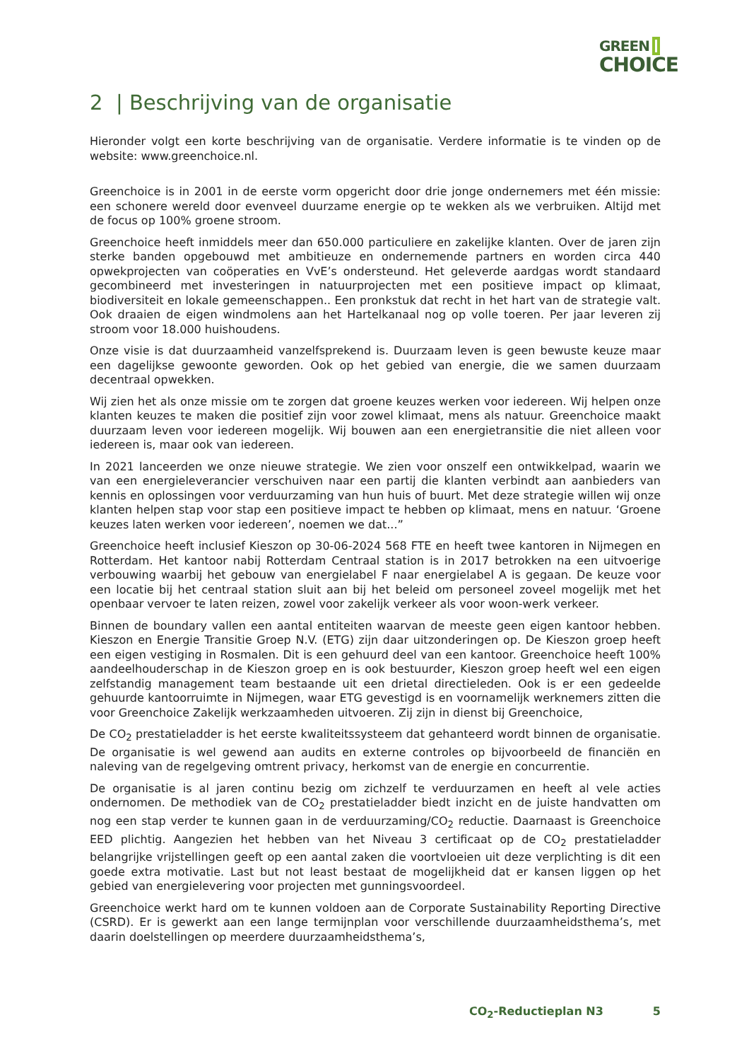GREEN
CHOICE
2 | Beschrijving van de organisatie
Hieronder volgt een korte beschrijving van de organisatie. Verdere informatie is te vinden op de website: www.greenchoice.nl.
Greenchoice is in 2001 in de eerste vorm opgericht door drie jonge ondernemers met één missie: een schonere wereld door evenveel duurzame energie op te wekken als we verbruiken. Altijd met de focus op 100% groene stroom.
Greenchoice heeft inmiddels meer dan 650.000 particuliere en zakelijke klanten. Over de jaren zijn sterke banden opgebouwd met ambitieuze en ondernemende partners en worden circa 440 opwekprojecten van coöperaties en VvE’s ondersteund. Het geleverde aardgas wordt standaard gecombineerd met investeringen in natuurprojecten met een positieve impact op klimaat, biodiversiteit en lokale gemeenschappen.. Een pronkstuk dat recht in het hart van de strategie valt. Ook draaien de eigen windmolens aan het Hartelkanaal nog op volle toeren. Per jaar leveren zij stroom voor 18.000 huishoudens.
Onze visie is dat duurzaamheid vanzelfsprekend is. Duurzaam leven is geen bewuste keuze maar een dagelijkse gewoonte geworden. Ook op het gebied van energie, die we samen duurzaam decentraal opwekken.
Wij zien het als onze missie om te zorgen dat groene keuzes werken voor iedereen. Wij helpen onze klanten keuzes te maken die positief zijn voor zowel klimaat, mens als natuur. Greenchoice maakt duurzaam leven voor iedereen mogelijk. Wij bouwen aan een energietransitie die niet alleen voor iedereen is, maar ook van iedereen.
In 2021 lanceerden we onze nieuwe strategie. We zien voor onszelf een ontwikkelpad, waarin we van een energieleverancier verschuiven naar een partij die klanten verbindt aan aanbieders van kennis en oplossingen voor verduurzaming van hun huis of buurt. Met deze strategie willen wij onze klanten helpen stap voor stap een positieve impact te hebben op klimaat, mens en natuur. ‘Groene keuzes laten werken voor iedereen’, noemen we dat...”
Greenchoice heeft inclusief Kieszon op 30-06-2024 568 FTE en heeft twee kantoren in Nijmegen en Rotterdam. Het kantoor nabij Rotterdam Centraal station is in 2017 betrokken na een uitvoerige verbouwing waarbij het gebouw van energielabel F naar energielabel A is gegaan. De keuze voor een locatie bij het centraal station sluit aan bij het beleid om personeel zoveel mogelijk met het openbaar vervoer te laten reizen, zowel voor zakelijk verkeer als voor woon-werk verkeer.
Binnen de boundary vallen een aantal entiteiten waarvan de meeste geen eigen kantoor hebben. Kieszon en Energie Transitie Groep N.V. (ETG) zijn daar uitzonderingen op. De Kieszon groep heeft een eigen vestiging in Rosmalen. Dit is een gehuurd deel van een kantoor. Greenchoice heeft 100% aandeelhouderschap in de Kieszon groep en is ook bestuurder, Kieszon groep heeft wel een eigen zelfstandig management team bestaande uit een drietal directieleden. Ook is er een gedeelde gehuurde kantoorruimte in Nijmegen, waar ETG gevestigd is en voornamelijk werknemers zitten die voor Greenchoice Zakelijk werkzaamheden uitvoeren. Zij zijn in dienst bij Greenchoice,
De CO<sub>2</sub> prestatieladder is het eerste kwaliteitssysteem dat gehanteerd wordt binnen de organisatie. De organisatie is wel gewend aan audits en externe controles op bijvoorbeeld de financiën en naleving van de regelgeving omtrent privacy, herkomst van de energie en concurrentie.
De organisatie is al jaren continu bezig om zichzelf te verduurzamen en heeft al vele acties ondernomen. De methodiek van de CO<sub>2</sub> prestatieladder biedt inzicht en de juiste handvatten om nog een stap verder te kunnen gaan in de verduurzaming/CO<sub>2</sub> reductie. Daarnaast is Greenchoice EED plichtig. Aangezien het hebben van het Niveau 3 certificaat op de CO<sub>2</sub> prestatieladder belangrijke vrijstellingen geeft op een aantal zaken die voortvloeien uit deze verplichting is dit een goede extra motivatie. Last but not least bestaat de mogelijkheid dat er kansen liggen op het gebied van energielevering voor projecten met gunningsvoordeel.
Greenchoice werkt hard om te kunnen voldoen aan de Corporate Sustainability Reporting Directive (CSRD). Er is gewerkt aan een lange termijnplan voor verschillende duurzaamheidsthema’s, met daarin doelstellingen op meerdere duurzaamheidsthema’s,
CO<sub>2</sub>-Reductieplan N3 5